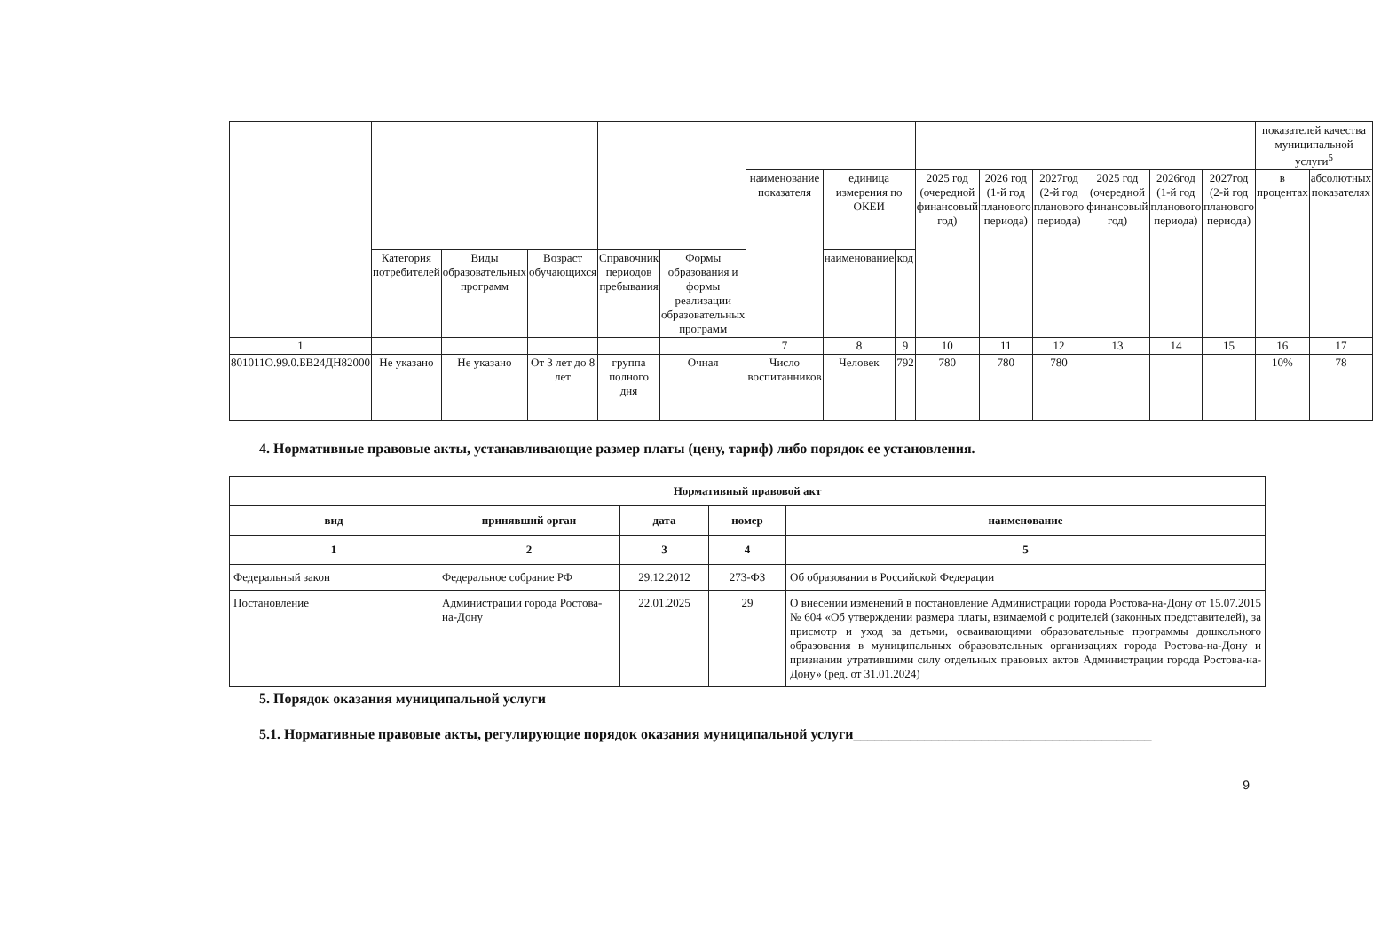| | | | | | | | | | | | | | | | показателей качества муниципальной услуги<sup>5</sup> | |
| --- | --- | --- | --- | --- | --- | --- | --- | --- | --- | --- | --- | --- | --- | --- | --- | --- |
| | | | | | | наименование показателя | единица измерения по ОКЕИ | | 2025 год (очередной финансовый год) | 2026 год (1-й год планового периода) | 2027год (2-й год планового периода) | 2025 год (очередной финансовый год) | 2026год (1-й год планового периода) | 2027год (2-й год планового периода) | в процентах | абсолютных показателях |
| | Категория потребителей | Виды образовательных программ | Возраст обучающихся | Справочник периодов пребывания | Формы образования и формы реализации образовательных программ | | наименование | код | | | | | | | | |
| 1 | | | | | | 7 | 8 | 9 | 10 | 11 | 12 | 13 | 14 | 15 | 16 | 17 |
| 801011О.99.0.БВ24ДН82000 | Не указано | Не указано | От 3 лет до 8 лет | группа полного дня | Очная | Число воспитанников | Человек | 792 | 780 | 780 | 780 | | | | 10% | 78 |
4. Нормативные правовые акты, устанавливающие размер платы (цену, тариф) либо порядок ее установления.
| Нормативный правовой акт | | | | |
| --- | --- | --- | --- | --- |
| вид | принявший орган | дата | номер | наименование |
| 1 | 2 | 3 | 4 | 5 |
| Федеральный закон | Федеральное собрание РФ | 29.12.2012 | 273-ФЗ | Об образовании в Российской Федерации |
| Постановление | Администрации города Ростова-на-Дону | 22.01.2025 | 29 | О внесении изменений в постановление Администрации города Ростова-на-Дону от 15.07.2015 № 604 «Об утверждении размера платы, взимаемой с родителей (законных представителей), за присмотр и уход за детьми, осваивающими образовательные программы дошкольного образования в муниципальных образовательных организациях города Ростова-на-Дону и признании утратившими силу отдельных правовых актов Администрации города Ростова-на-Дону» (ред. от 31.01.2024) |
5. Порядок оказания муниципальной услуги
5.1. Нормативные правовые акты, регулирующие порядок оказания муниципальной услуги__________________________________________
9